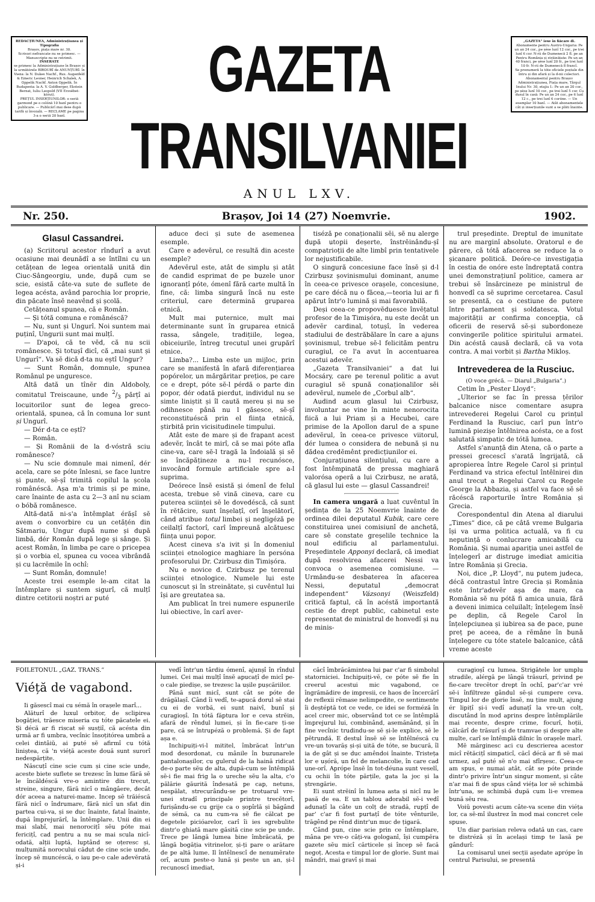REDACȚIUNEA, Administrațiunea și Tipografia
Brașov, piața mare nr. 30.
Scrisori nefrancate nu se primesc. — Manuscripte nu se retrimit.
INSERATE
se primesc la Administrațiune în Brașov și la următórele BIROURÎ de ANUNȚURÎ: în Viena: la N. Dukes Nachf., Rux. Augenfeld & Emeric Lesner, Heinrich Schalek, A. Oppelik Nachf. Anton Oppelik. În Budapesta: la A. V. Goldberger, Ekstein Bernat, Iuliu Leopold (VII Erzsébet-körut).
PREȚUL INSERȚIUNILOR: o seriă garmond pe o colónă 10 banî pentru o publicare. — Publicărî mai dese după tarifă și învoială. — RECLAME pe pagina 3-a o seriă 20 banî.
GAZETA TRANSILVANIEI
ANUL LXV.
„GAZETA“ iese în fiăcare di.
Abonamente pentru Austro-Ungaria: Pe un an 24 cor., pe șése lunî 12 cor., pe trei lunî 6 cor. N-rii de Dumenecă 2 fl. pe an
Pentru România și străinătate: Pe un an 40 franci, pe șése lunî 20 fr., pe trei lunî 10 fr. N-rii de Dumenecă 8 francî.
Se prenumeră la tóte oficiele poștale din întru și din afară și la d-nii colectori.
Abonamentul pentru Brașov Administrațiunea, Piața mare, Târgul Inului Nr. 30, etajiu I.: Pe un an 20 cor., pe șése lunî 10 cor., pe trei lunî 5 cor. Cu dusul în casă: Pe un an 24 cor., pe 6 lunî 12 c., pe trei lunî 6 corόne. — Un esemplar 10 banî. — Atât abonamentele cât și inserțiunile sunt a se plăti înainte.
Nr. 250. Brașov, Joi 14 (27) Noemvrie. 1902.
Glasul Cassandrei.
(a) Scriitorul acestor rîndurî a avut ocasiune mai deunădî a se întîlni cu un cetățean de legea orientală unită din Ciuc-Sângeorgiu, unde, după cum se scie, esistă câte-va sute de suflete de legea acésta, având parochia lor proprie, din păcate însĕ neavênd și școlă.
Cetățeanul spunea, că e Român.
— Și tótă comuna e românéscă?
— Nu, sunt și Ungurî. Noi suntem mai puținî, Ungurii sunt mai mulțî.
— D'apoi, că te vĕd, că nu scii românesce. Și totușî dicî, că „mai sunt și Ungurî“. Va sĕ dică d-ta nu eștî Ungur?
— Sunt Român, domnule, spunea Românul pe unguresce.
Altă dată un tînĕr din Aldoboly, comitatul Treiscaune, unde 2/3 părțî ai locuitorilor sunt de legea greco-orientală, spunea, că în comuna lor sunt și Ungurî.
— Dér d-ta ce eștî?
— Român.
— Și Românii de la d-vóstră sciu românesce?
— Nu scie domnule mai nimenî, dér acela, care se póte înlesni, se face luntre și punte, sĕ-șî trimită copilul la școla românéscă. Așa m'a trimis și pe mine, care înainte de asta cu 2—3 anî nu sciam o bóbă românesce.
Altă-dată ni-s'a întêmplat érășî sĕ avem o convorbire cu un cetățén din Sătmariu, Ungur după nume și după limbă, dér Român după lege și sânge. Și acest Român, în limba pe care o pricepea și o vorbia el, spunea cu vocea vibrândă și cu lacrĕmile în ochî:
— Sunt Român, domnule!
Aceste trei esemple le-am citat la întêmplare și suntem sigurî, că mulțî dintre cetitorii noștri ar puté
aduce deci și sute de asemenea esemple.
Care e adevĕrul, ce resultă din aceste esemple?
Adevĕrul este, atât de simplu și atât de candid esprimat de pe buzele unor ignoranțî póte, ómenî fără carte multă în fine, că: limba singură încă nu este criteriul, care determină gruparea etnică.
Mult mai puternice, mult mai determinante sunt în gruparea etnică rassa, sângele, tradițiile, legea, obiceiurile, întreg trecutul unei grupărî etnice.
Limba?... Limba este un mijloc, prin care se manifestă în afară diferențiarea popórelor, un mărgăritar prețios, pe care ce e drept, póte sĕ-l pérdă o parte din popor, dér odată pierdut, individul nu se simte liniștit și îl caută mereu și nu se odihnesce până nu l găsesce, sĕ-șî reconstituéscă prin el ființa etnică, știrbită prin vicisitudinele timpului.
Atât este de mare și de frapant acest adevĕr, încât te mirî, că se mai póte afla cine-va, care sĕ-l tragă la îndoială și sĕ se încăpățineze a nu-l recunósce, invocând formule artificiale spre a-l suprima.
Deórece însĕ esistă și ómenî de felul acesta, trebue sĕ vină cineva, care cu puterea sciinței sĕ le dovedéscă, că sunt în rĕtăcire, sunt înșelațî, orî înșelătorî, când atribue totul limbei și negligéză pe ceilalțî factorî, carî împreună alcătuesc ființa unui popor.
Acest cineva s'a ivit și în domeniul sciinței etnologice maghiare în persóna profesorului Dr. Czirbusz din Timișóra.
Nu e novice d. Czirbusz pe terenul sciinței etnologice. Numele lui este cunoscut și în streinătate, și cuvêntul lui își are greutatea sa.
Am publicat în trei numere espunerile lui obiective, în carî aver-
tiséză pe conaționalii sĕi, sĕ nu alerge după utopii deșerte, înstrĕinându-șî compatrioții de alte limbî prin tentativele lor nejustificabile.
O singură concesiune face însĕ și d-l Czirbusz șovinismului dominant, anume în ceea-ce privesce orașele, concesiune, pe care décă nu o făcea,—teoria lui ar fi apărut într'o lumină și mai favorabilă.
Deși ceea-ce propovĕduesce învĕțatul profesor de la Timișóra, nu este decât un adevĕr cardinal, totușî, în vederea stadiului de destrăbălare în care a ajuns șovinismul, trebue sĕ-l felicităm pentru curagiul, ce l'a avut în accentuarea acestui adevĕr.
„Gazeta Transilvaniei“ a dat lui Mocsáry, care pe terenul politic a avut curagiul sĕ spună conaționalilor sĕi adevĕrul, numele de „Corbul alb“.
Audind acum glasul lui Czirbusz, involuntar ne vine în minte nenorocita fiică a lui Priam și a Hecubei, care primise de la Apollon darul de a spune adevĕrul, în ceea-ce privesce viitorul, dér lumea o considera de nebună și nu dădea credĕmênt predicțiunilor ei.
Conjurațiunea silențiului, cu care a fost întêmpinată de pressa maghiară valorósa operă a lui Czirbusz, ne arată, că glasul lui este — glasul Cassandrei!
In camera ungară a luat cuvêntul în ședința de la 25 Noemvrie înainte de ordinea dilei deputatul Kubik, care cere constituirea unei comisiunî de anchetă, care sĕ constate greșelile technice la noul edificiu al parlamentului. Președintele Apponyi declară, că imediat după resolvirea afacerei Nessi va convoca o asemenea comisiune. — Urmându-se desbaterea în afacerea Nessi, deputatul „democrat independent“ Vázsonyi (Weiszfeld) critică faptul, că în acéstă importantă cestie de drept public, cabinetul este representat de ministrul de honvedî și nu de minis-
trul președinte. Dreptul de imunitate nu are marginî absolute. Oratorul e de părere, că tótă afacerea se reduce la o șicanare politică. Deóre-ce investigația în cestia de onóre este îndreptată contra unei demonstrațiunî politice, camera ar trebui sĕ însărcineze pe ministrul de honvedî ca sĕ suprime cercetarea. Casul se presentă, ca o cestiune de putere între parlament și soldatesca. Votul majorității ar confirma concepția, că oficerii de reservă sĕ-și subordoneze convingerile politice spiritului armatei. Din acéstă causă declară, că va vota contra. A mai vorbit și Bartha Mikloș.
Intrevederea de la Rusciuc.
(O voce grécă. — Diarul „Bulgaria“.)
Cetim în „Pester Lloyd“:
„Ulterior se fac în pressa țĕrilor balcanice nisce comentare asupra intrevederei Regelui Carol cu prințul Ferdinand la Rusciuc, carî pun într'o lumină piezișe întêlnirea acésta, ce a fost salutată simpatic de tótă lumea.
Astfel s'anunță din Atena, că o parte a pressei grecescî s'arată îngrijată, că apropierea între Regele Carol și prințul Ferdinand va strica efectul întêlnirei din anul trecut a Regelui Carol cu Regele George la Abbazia, și astfel va face sĕ sĕ răcéscă raporturile între România și Grecia.
Corespondentul din Atena al diarului „Times“ dice, că pe câtă vreme Bulgaria își va urma politica actuală, va fi cu neputință o conlucrare amicabilă cu România. Și numai apariția unei astfel de înțelegerî ar distruge imediat amicitia între România și Grecia.
Noi, dice „P. Lloyd“, nu putem judeca, décă contrastul între Grecia și România este într'adevĕr așa de mare, ca România sĕ nu pótă fi amica unuia, fără a deveni inimica celuilalt; înțelegem însĕ pe deplin, că Regele Carol în înțelepciunea și iubirea sa de pace, pune preț pe aceea, de a rĕmâne în bună înțelegere cu tóte statele balcanice, câtă vreme aceste
FOILETONUL „GAZ. TRANS.“
Viéță de vagabond.
Ii găsescî mai cu sémă în orașele marî...
Alăturî de luxul orbitor, de sclipirea bogăției, trăesce miseria cu tóte păcatele ei. Și décă ar fi riscat sĕ susțiî, că acésta din urmă ar fi umbra, vecînic însoțitórea umbră a celei dintâiŭ, ai puté sĕ afirmî cu tótă liniștea, că 'n viéță aceste două sunt surorî nedespărțite.
Născuțî cine scie cum și cine scie unde, aceste biete suflete se trezesc în lume fără sĕ le încăldéscă vre-o amintire din trecut, streine, singure, fără nicî o mângâere, decât dór aceea a naturei-mame. Incep sĕ trăiéscă fără nicî o îndrumare, fără nicî un sfat din partea cui-va, și se duc înainte, fatal înainte, după împrejurărî, la întêmplare. Unii din ei mai slabî, mai nenorocițî sĕu póte mai fericițî, cad pentru a nu se mai scula nicî-odată, alții luptă, luptând se oțeresc și, mulțumită norocului cădut de cine scie unde, încep sĕ muncéscă, o iau pe-o cale adevĕrată și-i
vedî într'un târdiu ómenî, ajunșî în rîndul lumei. Cei mai mulțî însĕ apucațî de micî pe-o cale piedișe, se trezesc la ușile pușcăriilor.
Până sunt micî, sunt cât se póte de drăgălașî. Când îi vedî, te-apucă dorul sĕ stai cu ei de vorbă, ei sunt naivî, bunî și curagioșî. In tótă făptura lor e ceva strĕin, afară de rêndul lumei, și în fie-care ți-se pare, că se întrupéză o problemă. Și de fapt așa e.
Inchipuiți-vi-l mititel, îmbrăcat într'un mod desordonat, cu mânile în buzunarele pantalonașilor, cu gulerul de la haină ridicat de-o parte sĕu de alta, după-cum se întêmplă sĕ-i fie mai frig la o ureche sĕu la alta, c'o pălărie găurită îndesată pe cap, netuns, nespălat, strecurându-se pe trotuarul vre-unei stradî principale printre trecĕtorî, furișându-se cu grije ca o șopîrlă și băgând de sémă, ca nu cum-va sĕ fie călcat pe degetele picióarelor, carî îi ies sgrebulite dintr'o ghiată mare găsită cine scie pe unde. Trece pe lângă lumea bine îmbrăcată, pe lângă bogăția vitrinelor, și-ți pare o arătare de pe altă lume. Il întêlnescî de nenumĕrate orî, acum peste-o lună și peste un an, și-l recunoscî imediat,
căcî îmbrăcămintea lui par c'ar fi simbolul statorniciei. Inchipuiți-vĕ, ce póte sĕ fie în creerul acestui mic vagabond, ce îngrămădire de impresii, ce haos de încercărî de reflexii rĕmase nelimpedite, ce sentimente îi deștéptă tot ce vede, ce idei se forméză în acel creer mic, observând tot ce se întêmplă împrejurul lui, combinând, asemănând, și în fine vecînic trudindu-se sĕ și-le explice, sĕ le pĕtrundă. E destul însĕ sĕ se întêlnéscă cu vre-un tovarăș și-și uită de tóte, se bucură, îl ia de gât și se duc amêndoi înainte. Tristeța lor e ușóră, un fel de melancolie, în care cad une-orî. Aprópe însĕ în tot-déuna sunt veselî, cu ochii în tóte părțile, gata la joc și la ștrengărie.
Ei sunt strĕinî în lumea asta și nicî nu le pasă de ea. E un tablou adorabil sĕ-i vedî adunațî la câte un colț de stradă, rupțî de par' c'ar fi fost purtațî de tóte vênturile, trăgênd pe rênd dintr'un muc de țigară.
Când pun, cine scie prin ce întêmplare, mâna pe vre-o câți-va gologanî, își cumpĕra gazete sĕu micî cărticele și încep sĕ facă negoț. Acesta e timpul lor de glorie. Sunt mai mândri, mai gravî și mai
curagioșî cu lumea. Strigătele lor umplu stradile, alérgă pe lângă trăsurî, privind pe fie-care trecĕtor drept în ochî, par'c'ar vré sĕ-i înfiltreze gândul sĕ-și cumpere ceva. Timpul lor de glorie însĕ, nu ține mult, ajung ér lipițî și-i vedî adunațî la vre-un colț, discutând în mod aprins despre întêmplările mai recente, despre crime, focurî, hoții, călcărî de trăsurî și de tramvae și despre alte multe, carî se întêmplă dilnic în orașele marî.
Mĕ mărginesc aci cu descrierea acestor micî rĕtăcițî simpaticî, căcî décă ar fi sĕ mai urmez, așî puté sĕ n'o mai sfîrșesc. Ceea-ce am spus, e numai atât, cât se póte prinde dintr'o privire într'un singur moment, și câte n'ar mai fi de spus când viéța lor sĕ schimbă într'una, se schimbă după cum li-e vremea bună sĕu rea.
Voiŭ povesti acum câte-va scene din viéța lor, ca sĕ-mî ilustrez în mod mai concret cele spuse.
Un diar parisian releva odată un cas, care te distréză și în același timp te lasă pe gândurî:
La comisarul unei secții aședate aprópe în centrul Parisului, se presentă